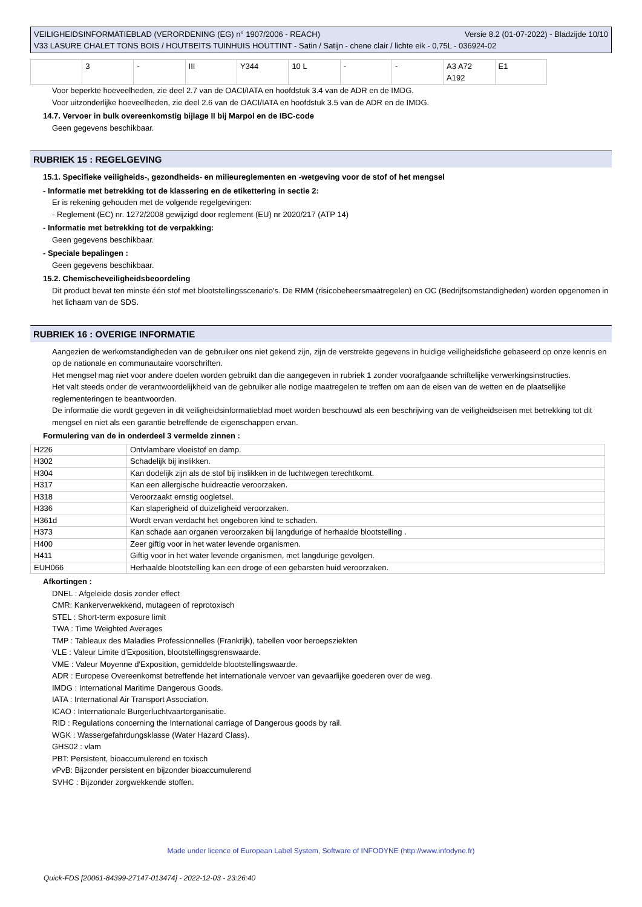Versie 8.2 (01-07-2022) - Bladzijde 10/10 VEILIGHEIDSINFORMATIEBLAD (VERORDENING (EG) n° 1907/2006 - REACH)
V33 LASURE CHALET TONS BOIS / HOUTBEITS TUINHUIS HOUTTINT - Satin / Satijn - chene clair / lichte eik - 0,75L - 036924-02
| | 3 | - | III | Y344 | 10 L | - | - | A3 A72 A192 | E1 |
Voor beperkte hoeveelheden, zie deel 2.7 van de OACI/IATA en hoofdstuk 3.4 van de ADR en de IMDG.
Voor uitzonderlijke hoeveelheden, zie deel 2.6 van de OACI/IATA en hoofdstuk 3.5 van de ADR en de IMDG.
14.7. Vervoer in bulk overeenkomstig bijlage II bij Marpol en de IBC-code
Geen gegevens beschikbaar.
RUBRIEK 15 : REGELGEVING
15.1. Specifieke veiligheids-, gezondheids- en milieureglementen en -wetgeving voor de stof of het mengsel
- Informatie met betrekking tot de klassering en de etikettering in sectie 2:
Er is rekening gehouden met de volgende regelgevingen:
- Reglement (EC) nr. 1272/2008 gewijzigd door reglement (EU) nr 2020/217 (ATP 14)
- Informatie met betrekking tot de verpakking:
Geen gegevens beschikbaar.
- Speciale bepalingen :
Geen gegevens beschikbaar.
15.2. Chemischeveiligheidsbeoordeling
Dit product bevat ten minste één stof met blootstellingsscenario's. De RMM (risicobeheersmaatregelen) en OC (Bedrijfsomstandigheden) worden opgenomen in het lichaam van de SDS.
RUBRIEK 16 : OVERIGE INFORMATIE
Aangezien de werkomstandigheden van de gebruiker ons niet gekend zijn, zijn de verstrekte gegevens in huidige veiligheidsfiche gebaseerd op onze kennis en op de nationale en communautaire voorschriften.
Het mengsel mag niet voor andere doelen worden gebruikt dan die aangegeven in rubriek 1 zonder voorafgaande schriftelijke verwerkingsinstructies.
Het valt steeds onder de verantwoordelijkheid van de gebruiker alle nodige maatregelen te treffen om aan de eisen van de wetten en de plaatselijke reglementeringen te beantwoorden.
De informatie die wordt gegeven in dit veiligheidsinformatieblad moet worden beschouwd als een beschrijving van de veiligheidseisen met betrekking tot dit mengsel en niet als een garantie betreffende de eigenschappen ervan.
Formulering van de in onderdeel 3 vermelde zinnen :
| H226 | Ontvlambare vloeistof en damp. |
| H302 | Schadelijk bij inslikken. |
| H304 | Kan dodelijk zijn als de stof bij inslikken in de luchtwegen terechtkomt. |
| H317 | Kan een allergische huidreactie veroorzaken. |
| H318 | Veroorzaakt ernstig oogletsel. |
| H336 | Kan slaperigheid of duizeligheid veroorzaken. |
| H361d | Wordt ervan verdacht het ongeboren kind te schaden. |
| H373 | Kan schade aan organen veroorzaken bij langdurige of herhaalde blootstelling . |
| H400 | Zeer giftig voor in het water levende organismen. |
| H411 | Giftig voor in het water levende organismen, met langdurige gevolgen. |
| EUH066 | Herhaalde blootstelling kan een droge of een gebarsten huid veroorzaken. |
Afkortingen :
DNEL : Afgeleide dosis zonder effect
CMR: Kankerverwekkend, mutageen of reprotoxisch
STEL : Short-term exposure limit
TWA : Time Weighted Averages
TMP : Tableaux des Maladies Professionnelles (Frankrijk), tabellen voor beroepsziekten
VLE : Valeur Limite d'Exposition, blootstellingsgrenswaarde.
VME : Valeur Moyenne d'Exposition, gemiddelde blootstellingswaarde.
ADR : Europese Overeenkomst betreffende het internationale vervoer van gevaarlijke goederen over de weg.
IMDG : International Maritime Dangerous Goods.
IATA : International Air Transport Association.
ICAO : Internationale Burgerluchtvaartorganisatie.
RID : Regulations concerning the International carriage of Dangerous goods by rail.
WGK : Wassergefahrdungsklasse (Water Hazard Class).
GHS02 : vlam
PBT: Persistent, bioaccumulerend en toxisch
vPvB: Bijzonder persistent en bijzonder bioaccumulerend
SVHC : Bijzonder zorgwekkende stoffen.
Made under licence of European Label System, Software of INFODYNE (http://www.infodyne.fr)
Quick-FDS [20061-84399-27147-013474] - 2022-12-03 - 23:26:40